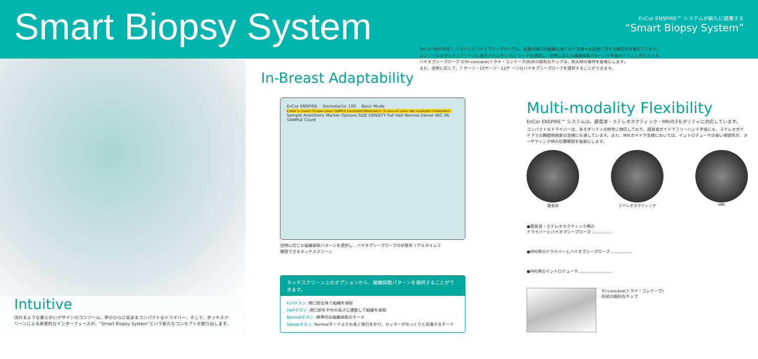Smart Biopsy System
EnCor ENSPIRE™ システムが新たに提案する
“Smart Biopsy System”
Intuitive
流れるような柔らかいデザインのコンソール、手のひらに収まるコンパクトなドライバー、そして、タッチスクリーンによる直感的なインターフェースが、“Smart Biopsy System”という新たなコンセプトを創り出します。
In-Breast Adaptability
EnCor ENSPIRE™ システムとバイオプシープローブは、乳腺の吸引式組織生検における様々な症例に対する順応性を備えています。
コンソールのタッチスクリーンに表示されるサンプル モードを選択し、症例に応じた組織採取パターンで手技を行うことができます。
バイオプシープローブ のTri-concave(トライ・コンケーブ)形状の鋭利なチップは、刺入時の操作を容易にします。
また、症例に応じて、7 ゲージ・10ゲージ・12ゲ ージのバイオプシープローブを選択することができます。
EnCor ENSPIRE Stereotactic 10G Basic Mode
Cutter is closed. To open press SAMPLE handswitch/footswitch. To vacuum press VAC handswitch/footswitch.
Sample Anesthetic Marker Options SIZE DENSITY Full Half Normal Dense VAC 06 SAMPLE Count
症例に応じた組織採取パターンを選択し、バイオプシープローブの状態をリアルタイムで
確認できるタッチスクリーン
タッチスクリーン上のオプションから、組織採取パターンを選択することができます。
Fullボタン: 開口部全体で組織を採取
Halfボタン: 開口部を半分の長さに調整して組織を採取
Normalボタン: 標準的な組織採取のモード
Denseボタン: Normalモードよりも長く吸引をかけ、カッターがゆっくりと前進するモード
Multi-modality Flexibility
EnCor ENSPIRE™ システムは、超音波・ステレオタクティック・MRIの3モダリティに対応しています。
コンパクトなドライバーは、各モダリティの特性に順応しており、超音波ガイド下フリーハンド手技にも、ステレオガイド下での胸壁側病変の生検にも適しています。また、MRIガイド下生検においては、イントロデューサの高い視認性が、ターゲティング時の位置確認を容易にします。
超音波 ステレオタクティック MRI
●超音波・ステレオタクティック用の
ドライバーとバイオプシープローブ ……………
●MRI用のドライバーとバイオプシープローブ ……………
●MRI用のイントロデューサ ……………………
Tri-concave(トライ・コンケーブ)
形状の鋭利なチップ